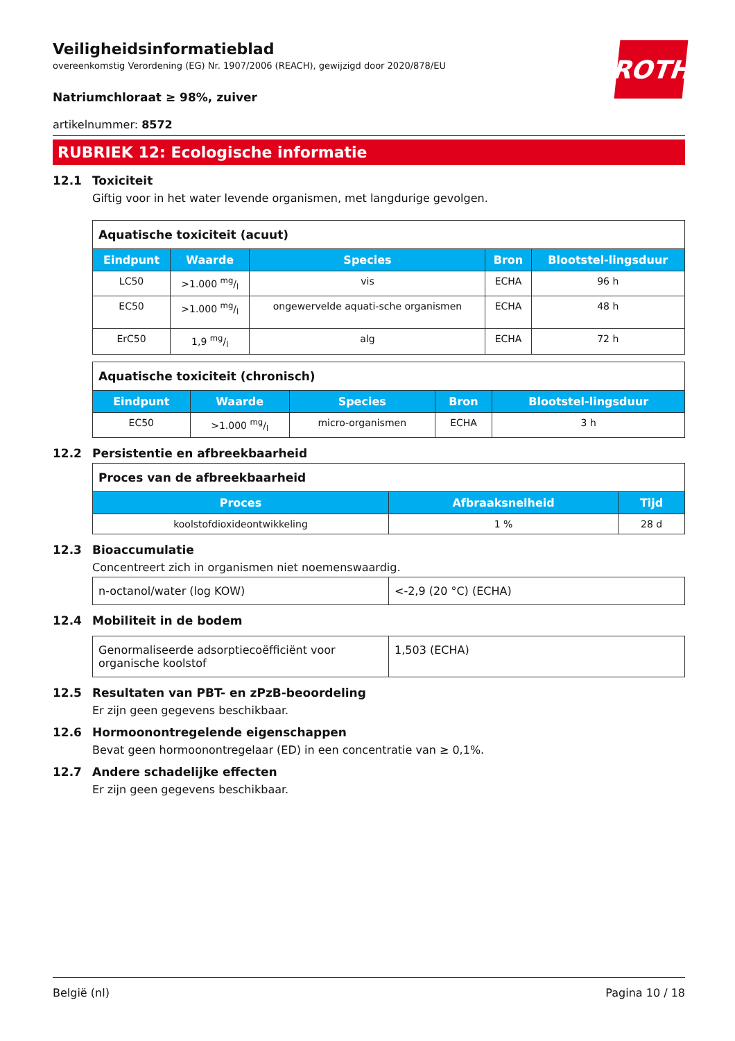ROTH
Veiligheidsinformatieblad
overeenkomstig Verordening (EG) Nr. 1907/2006 (REACH), gewijzigd door 2020/878/EU
Natriumchloraat ≥ 98%, zuiver
artikelnummer: 8572
RUBRIEK 12: Ecologische informatie
12.1 Toxiciteit
Giftig voor in het water levende organismen, met langdurige gevolgen.
| Aquatische toxiciteit (acuut) | | | | |
| Eindpunt | Waarde | Species | Bron | Blootstel-lingsduur |
| LC50 | >1.000 mg/l | vis | ECHA | 96 h |
| EC50 | >1.000 mg/l | ongewervelde aquati-sche organismen | ECHA | 48 h |
| ErC50 | 1,9 mg/l | alg | ECHA | 72 h |
| Aquatische toxiciteit (chronisch) | | | | |
| Eindpunt | Waarde | Species | Bron | Blootstel-lingsduur |
| EC50 | >1.000 mg/l | micro-organismen | ECHA | 3 h |
12.2 Persistentie en afbreekbaarheid
| Proces van de afbreekbaarheid | | |
| Proces | Afbraaksnelheid | Tijd |
| koolstofdioxideontwikkeling | 1 % | 28 d |
12.3 Bioaccumulatie
Concentreert zich in organismen niet noemenswaardig.
| n-octanol/water (log KOW) | <-2,9 (20 °C) (ECHA) |
12.4 Mobiliteit in de bodem
| Genormaliseerde adsorptiecoëfficiënt voor organische koolstof | 1,503 (ECHA) |
12.5 Resultaten van PBT- en zPzB-beoordeling
Er zijn geen gegevens beschikbaar.
12.6 Hormoonontregelende eigenschappen
Bevat geen hormoonontregelaar (ED) in een concentratie van ≥ 0,1%.
12.7 Andere schadelijke effecten
Er zijn geen gegevens beschikbaar.
België (nl) Pagina 10 / 18